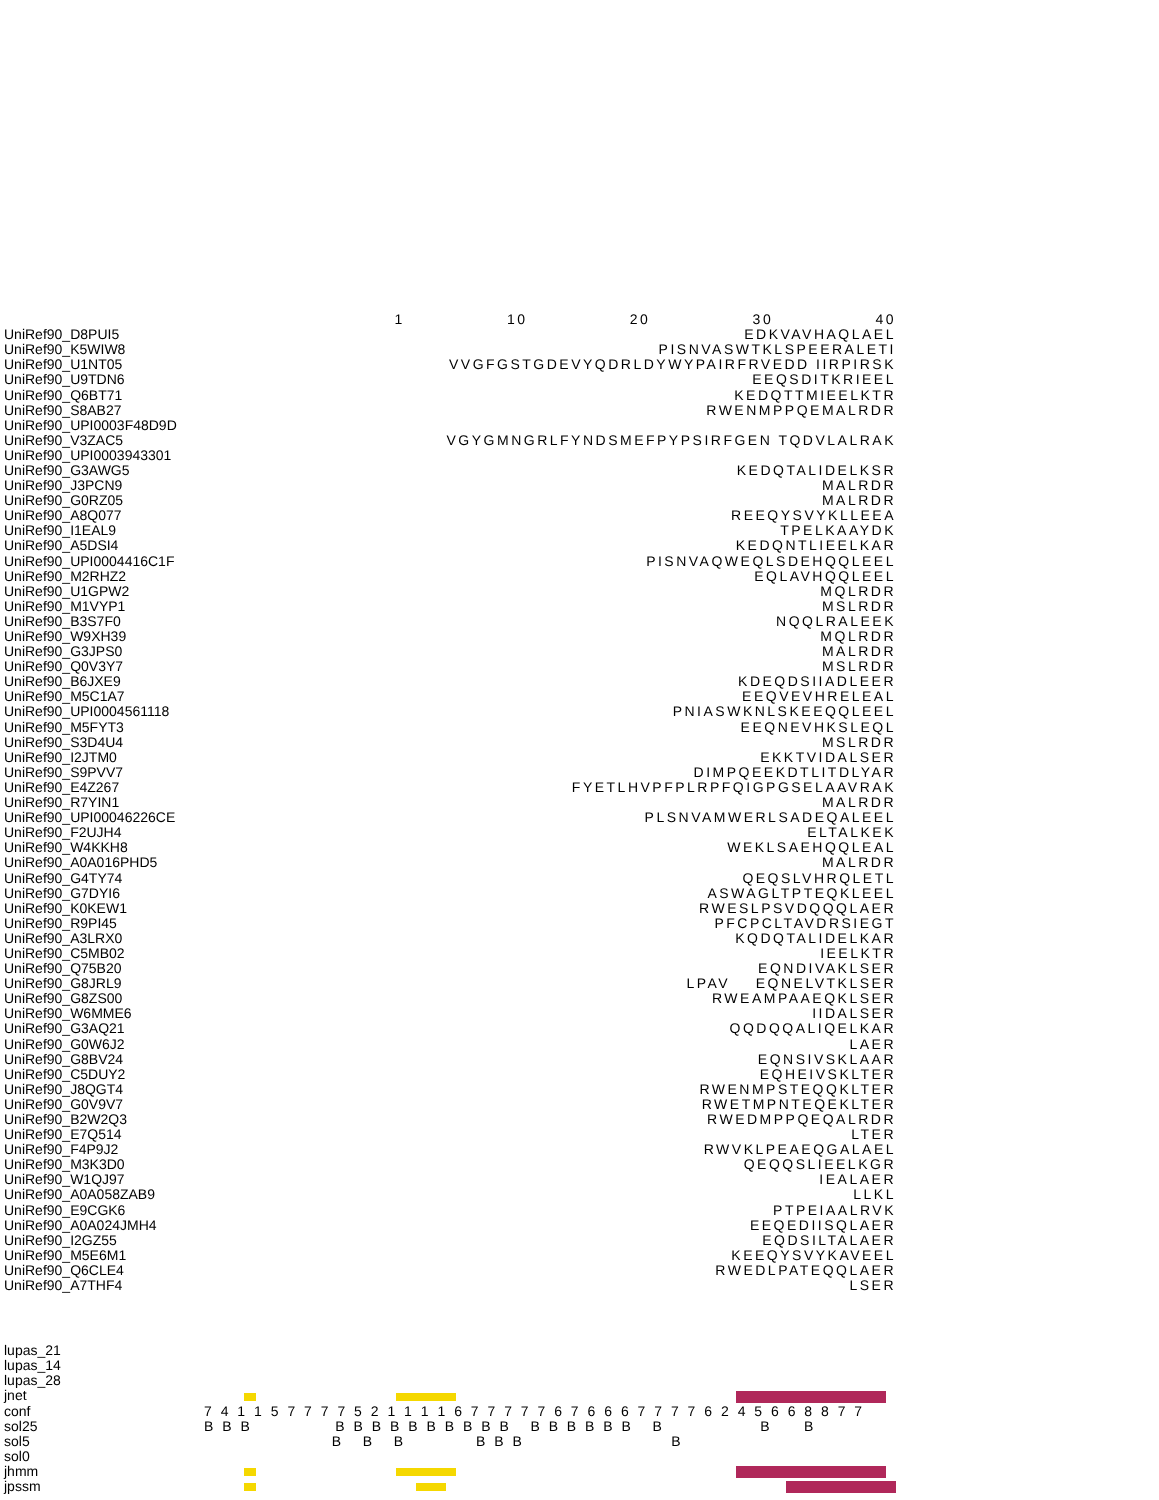| | 1 10 20 30 40 |
| UniRef90_D8PUI5 | EDKVAVHAQLAEL |
| UniRef90_K5WIW8 | PISNVASWTKLSPEERALETI |
| UniRef90_U1NT05 | VVGFGSTGDEVYQDRLDYWYPAIRFRVEDD IIRPIRSK |
| UniRef90_U9TDN6 | EEQSDITKRIEEL |
| UniRef90_Q6BT71 | KEDQTTMIEELKTR |
| UniRef90_S8AB27 | RWENMPPQEMALRDR |
| UniRef90_UPI0003F48D9D | |
| UniRef90_V3ZAC5 | VGYGMNGRLFYNDSMEFPYPSIRFGEN TQDVLALRAK |
| UniRef90_UPI0003943301 | |
| UniRef90_G3AWG5 | KEDQTALIDELKSR |
| UniRef90_J3PCN9 | MALRDR |
| UniRef90_G0RZ05 | MALRDR |
| UniRef90_A8Q077 | REEQYSVYKLLEEA |
| UniRef90_I1EAL9 | TPELKAAYDK |
| UniRef90_A5DSI4 | KEDQNTLIEELKAR |
| UniRef90_UPI0004416C1F | PISNVAQWEQLSDEHQQLEEL |
| UniRef90_M2RHZ2 | EQLAVHQQLEEL |
| UniRef90_U1GPW2 | MQLRDR |
| UniRef90_M1VYP1 | MSLRDR |
| UniRef90_B3S7F0 | NQQLRALEEK |
| UniRef90_W9XH39 | MQLRDR |
| UniRef90_G3JPS0 | MALRDR |
| UniRef90_Q0V3Y7 | MSLRDR |
| UniRef90_B6JXE9 | KDEQDSIIADLEER |
| UniRef90_M5C1A7 | EEQVEVHRELEAL |
| UniRef90_UPI0004561118 | PNIASWKNLSKEEQQLEEL |
| UniRef90_M5FYT3 | EEQNEVHKSLEQL |
| UniRef90_S3D4U4 | MSLRDR |
| UniRef90_I2JTM0 | EKKTVIDALSER |
| UniRef90_S9PVV7 | DIMPQEEKDTLITDLYAR |
| UniRef90_E4Z267 | FYETLHVPFPLRPFQIGPGSELAAVRAK |
| UniRef90_R7YIN1 | MALRDR |
| UniRef90_UPI00046226CE | PLSNVAMWERLSADEQALEEL |
| UniRef90_F2UJH4 | ELTALKEK |
| UniRef90_W4KKH8 | WEKLSAEHQQLEAL |
| UniRef90_A0A016PHD5 | MALRDR |
| UniRef90_G4TY74 | QEQSLVHRQLETL |
| UniRef90_G7DYI6 | ASWAGLTPTEQKLEEL |
| UniRef90_K0KEW1 | RWESLPSVDQQQLAER |
| UniRef90_R9PI45 | PFCPCLTAVDRSIEGT |
| UniRef90_A3LRX0 | KQDQTALIDELKAR |
| UniRef90_C5MB02 | IEELKTR |
| UniRef90_Q75B20 | EQNDIVAKLSER |
| UniRef90_G8JRL9 | LPAV EQNELVTKLSER |
| UniRef90_G8ZS00 | RWEAMPAAEQKLSER |
| UniRef90_W6MME6 | IIDALSER |
| UniRef90_G3AQ21 | QQDQQALIQELKAR |
| UniRef90_G0W6J2 | LAER |
| UniRef90_G8BV24 | EQNSIVSKLAAR |
| UniRef90_C5DUY2 | EQHEIVSKLTER |
| UniRef90_J8QGT4 | RWENMPSTEQQKLTER |
| UniRef90_G0V9V7 | RWETMPNTEQEKLTER |
| UniRef90_B2W2Q3 | RWEDMPPQEQALRDR |
| UniRef90_E7Q514 | LTER |
| UniRef90_F4P9J2 | RWVKLPEAEQGALAEL |
| UniRef90_M3K3D0 | QEQQSLIEELKGR |
| UniRef90_W1QJ97 | IEALAER |
| UniRef90_A0A058ZAB9 | LLKL |
| UniRef90_E9CGK6 | PTPEIAALRVK |
| UniRef90_A0A024JMH4 | EEQEDIISQLAER |
| UniRef90_I2GZ55 | EQDSILTALAER |
| UniRef90_M5E6M1 | KEEQYSVYKAVEEL |
| UniRef90_Q6CLE4 | RWEDLPATEQQLAER |
| UniRef90_A7THF4 | LSER |
| lupas_21 | |
| lupas_14 | |
| lupas_28 | |
| jnet | |
| conf | 7 4 1 1 5 7 7 7 7 5 2 1 1 1 1 6 7 7 7 7 7 6 7 6 6 6 7 7 7 7 6 2 4 5 6 6 8 8 7 7 |
| sol25 | B B B B B B B B B B B B B B B B B B B B B B |
| sol5 | B B B B B B B |
| sol0 | |
| jhmm | |
| jpssm | |